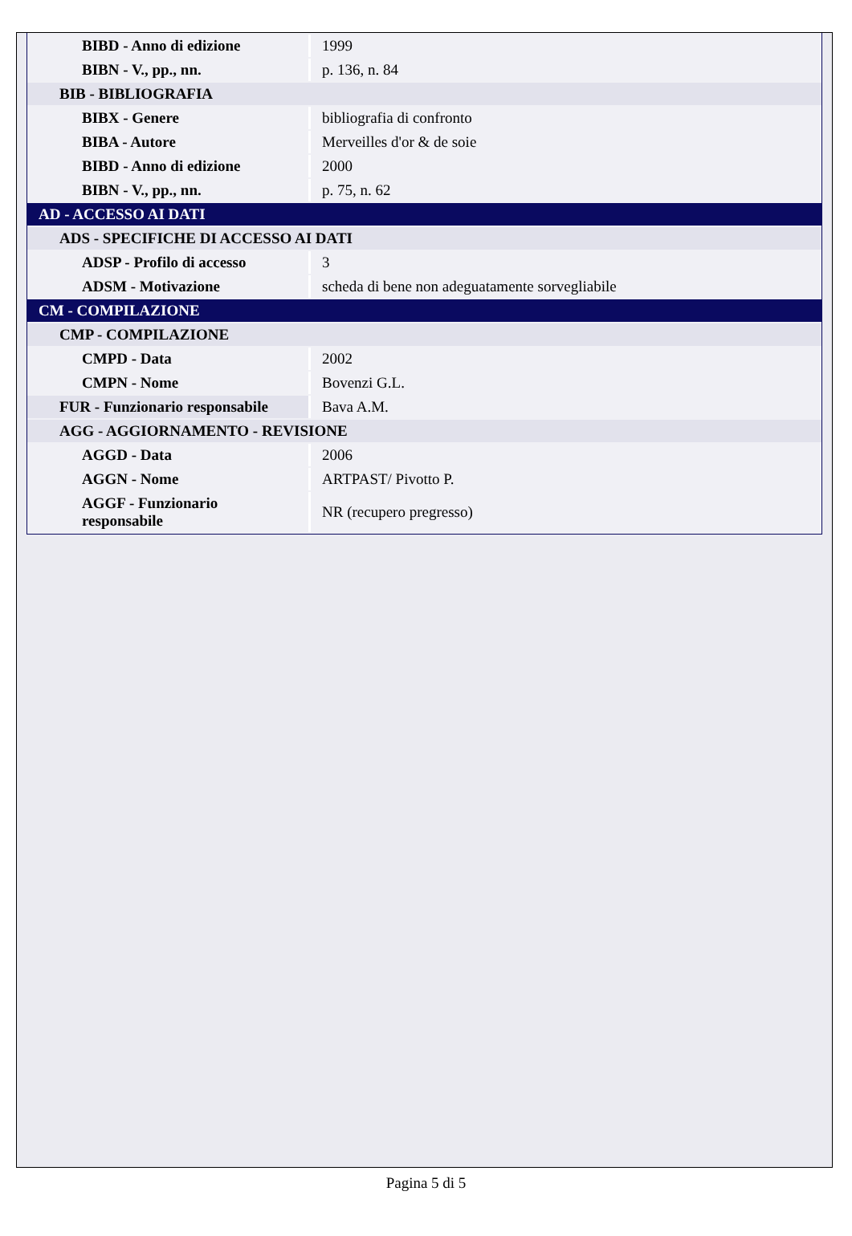| BIBD - Anno di edizione | 1999 |
| BIBN - V., pp., nn. | p. 136, n. 84 |
| BIB - BIBLIOGRAFIA | |
| BIBX - Genere | bibliografia di confronto |
| BIBA - Autore | Merveilles d'or & de soie |
| BIBD - Anno di edizione | 2000 |
| BIBN - V., pp., nn. | p. 75, n. 62 |
| AD - ACCESSO AI DATI | |
| ADS - SPECIFICHE DI ACCESSO AI DATI | |
| ADSP - Profilo di accesso | 3 |
| ADSM - Motivazione | scheda di bene non adeguatamente sorvegliabile |
| CM - COMPILAZIONE | |
| CMP - COMPILAZIONE | |
| CMPD - Data | 2002 |
| CMPN - Nome | Bovenzi G.L. |
| FUR - Funzionario responsabile | Bava A.M. |
| AGG - AGGIORNAMENTO - REVISIONE | |
| AGGD - Data | 2006 |
| AGGN - Nome | ARTPAST/ Pivotto P. |
| AGGF - Funzionario responsabile | NR (recupero pregresso) |
Pagina 5 di 5